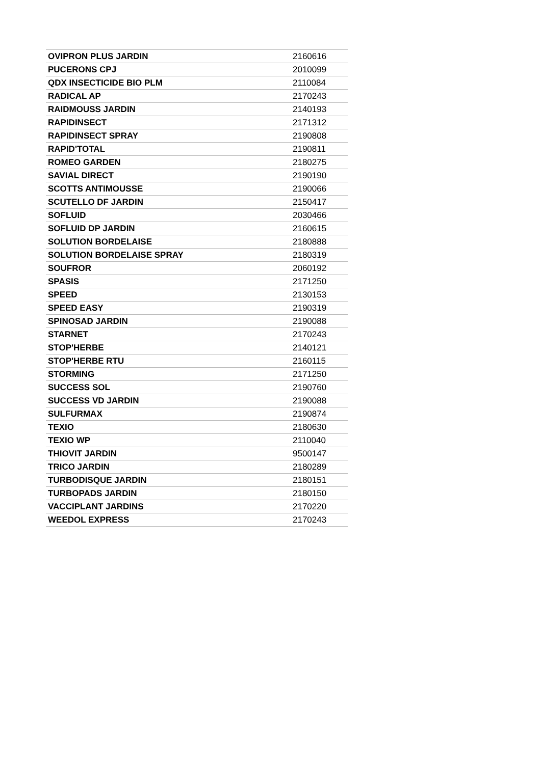| OVIPRON PLUS JARDIN | 2160616 |
| PUCERONS CPJ | 2010099 |
| QDX INSECTICIDE BIO PLM | 2110084 |
| RADICAL AP | 2170243 |
| RAIDMOUSS JARDIN | 2140193 |
| RAPIDINSECT | 2171312 |
| RAPIDINSECT SPRAY | 2190808 |
| RAPID'TOTAL | 2190811 |
| ROMEO GARDEN | 2180275 |
| SAVIAL DIRECT | 2190190 |
| SCOTTS ANTIMOUSSE | 2190066 |
| SCUTELLO DF JARDIN | 2150417 |
| SOFLUID | 2030466 |
| SOFLUID DP JARDIN | 2160615 |
| SOLUTION BORDELAISE | 2180888 |
| SOLUTION BORDELAISE SPRAY | 2180319 |
| SOUFROR | 2060192 |
| SPASIS | 2171250 |
| SPEED | 2130153 |
| SPEED EASY | 2190319 |
| SPINOSAD JARDIN | 2190088 |
| STARNET | 2170243 |
| STOP'HERBE | 2140121 |
| STOP'HERBE RTU | 2160115 |
| STORMING | 2171250 |
| SUCCESS SOL | 2190760 |
| SUCCESS VD JARDIN | 2190088 |
| SULFURMAX | 2190874 |
| TEXIO | 2180630 |
| TEXIO WP | 2110040 |
| THIOVIT JARDIN | 9500147 |
| TRICO JARDIN | 2180289 |
| TURBODISQUE JARDIN | 2180151 |
| TURBOPADS JARDIN | 2180150 |
| VACCIPLANT JARDINS | 2170220 |
| WEEDOL EXPRESS | 2170243 |